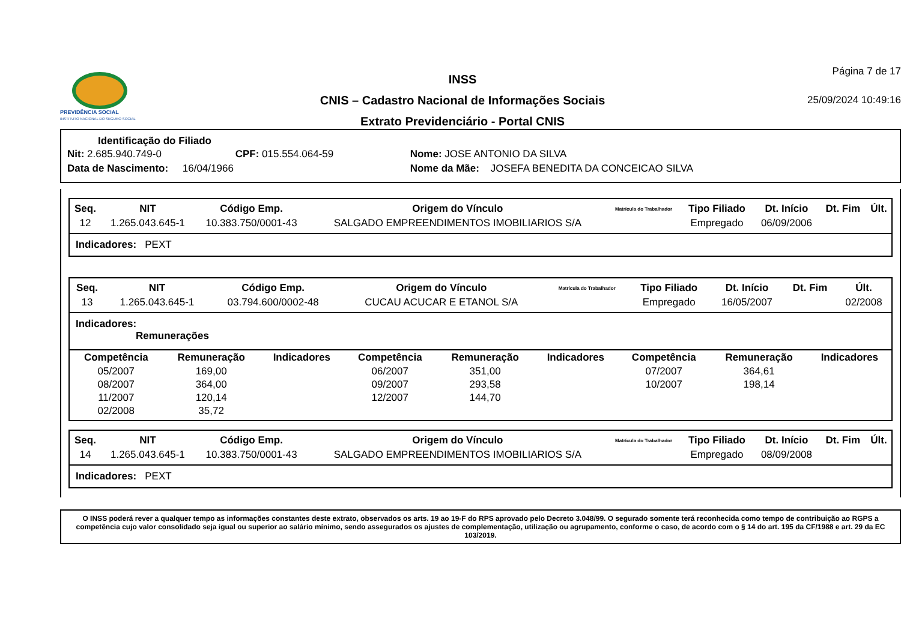PREVIDÊNCIA SOCIAL
INSTITUTO NACIONAL DO SEGURO SOCIAL
INSS
CNIS – Cadastro Nacional de Informações Sociais
Extrato Previdenciário - Portal CNIS
Página 7 de 17
25/09/2024 10:49:16
Identificação do Filiado
| Nit: 2.685.940.749-0 | CPF: 015.554.064-59 | Nome: JOSE ANTONIO DA SILVA |
| Data de Nascimento: 16/04/1966 | | Nome da Mãe: JOSEFA BENEDITA DA CONCEICAO SILVA |
| Seq. | NIT | Código Emp. | Origem do Vínculo | Matrícula do Trabalhador | Tipo Filiado | Dt. Início | Dt. Fim | Últ. |
| --- | --- | --- | --- | --- | --- | --- | --- | --- |
| 12 | 1.265.043.645-1 | 10.383.750/0001-43 | SALGADO EMPREENDIMENTOS IMOBILIARIOS S/A | | Empregado | 06/09/2006 | | |
Indicadores: PEXT
| Seq. | NIT | Código Emp. | Origem do Vínculo | Matrícula do Trabalhador | Tipo Filiado | Dt. Início | Dt. Fim | Últ. |
| --- | --- | --- | --- | --- | --- | --- | --- | --- |
| 13 | 1.265.043.645-1 | 03.794.600/0002-48 | CUCAU ACUCAR E ETANOL S/A | | Empregado | 16/05/2007 | | 02/2008 |
Indicadores:
Remunerações
| Competência | Remuneração | Indicadores | Competência | Remuneração | Indicadores | Competência | Remuneração | Indicadores |
| --- | --- | --- | --- | --- | --- | --- | --- | --- |
| 05/2007 | 169,00 | | 06/2007 | 351,00 | | 07/2007 | 364,61 | |
| 08/2007 | 364,00 | | 09/2007 | 293,58 | | 10/2007 | 198,14 | |
| 11/2007 | 120,14 | | 12/2007 | 144,70 | | | | |
| 02/2008 | 35,72 | | | | | | | |
| Seq. | NIT | Código Emp. | Origem do Vínculo | Matrícula do Trabalhador | Tipo Filiado | Dt. Início | Dt. Fim | Últ. |
| --- | --- | --- | --- | --- | --- | --- | --- | --- |
| 14 | 1.265.043.645-1 | 10.383.750/0001-43 | SALGADO EMPREENDIMENTOS IMOBILIARIOS S/A | | Empregado | 08/09/2008 | | |
Indicadores: PEXT
O INSS poderá rever a qualquer tempo as informações constantes deste extrato, observados os arts. 19 ao 19-F do RPS aprovado pelo Decreto 3.048/99. O segurado somente terá reconhecida como tempo de contribuição ao RGPS a competência cujo valor consolidado seja igual ou superior ao salário mínimo, sendo assegurados os ajustes de complementação, utilização ou agrupamento, conforme o caso, de acordo com o § 14 do art. 195 da CF/1988 e art. 29 da EC 103/2019.